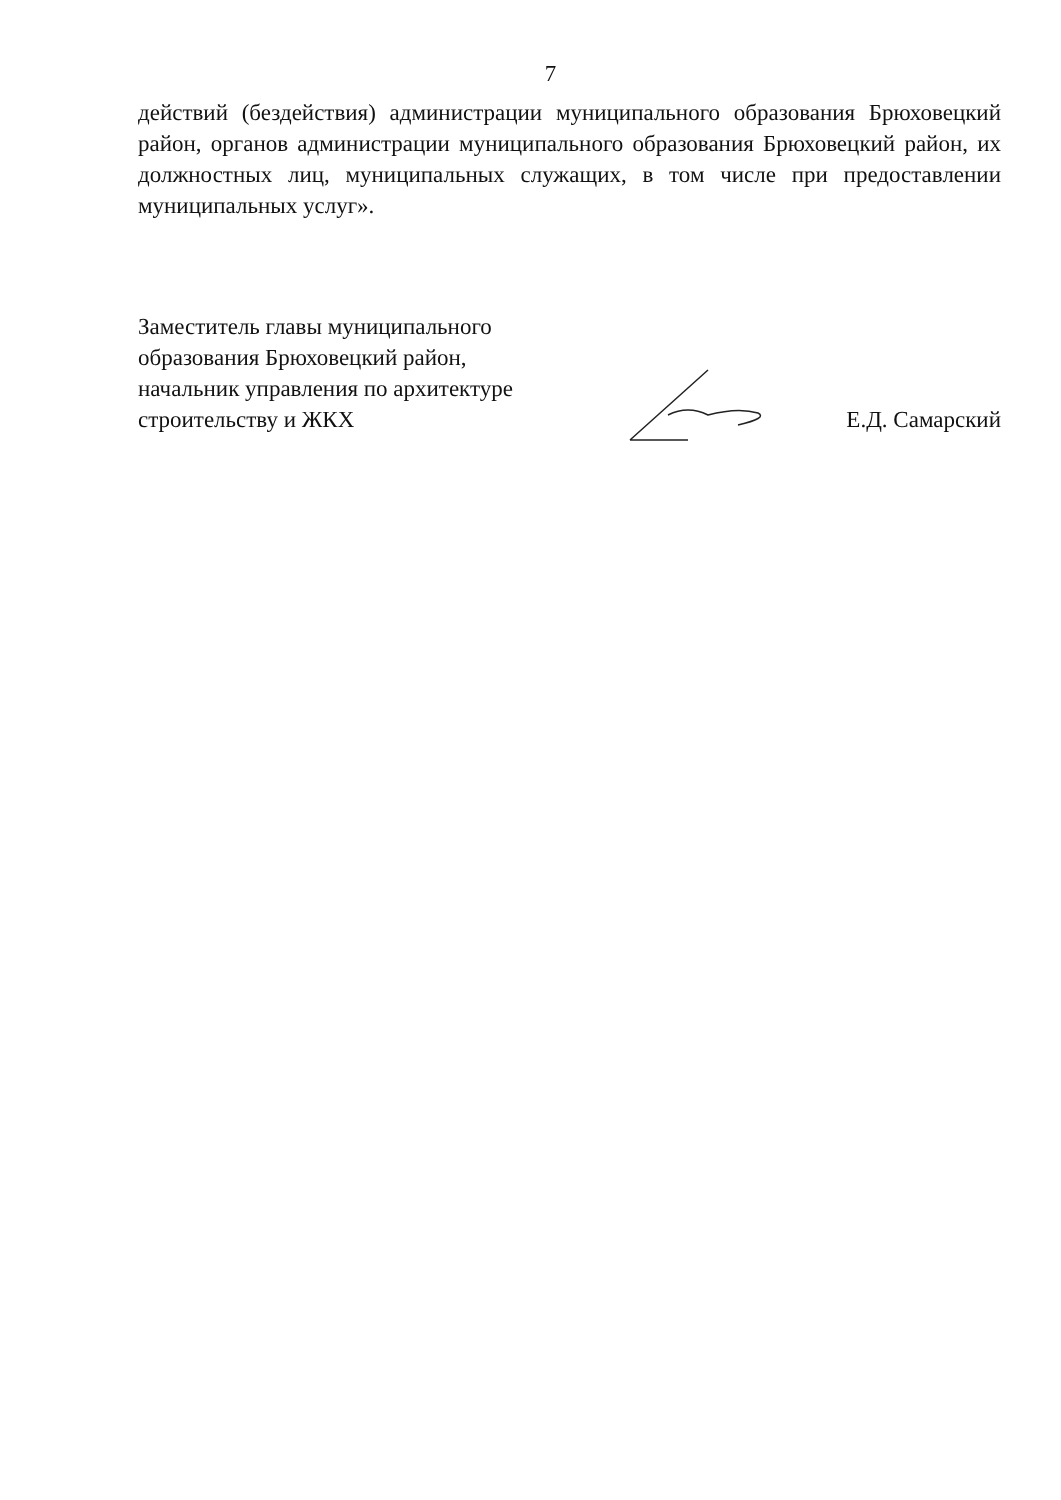7
действий (бездействия) администрации муниципального образования Брюховецкий район, органов администрации муниципального образования Брюховецкий район, их должностных лиц, муниципальных служащих, в том числе при предоставлении муниципальных услуг».
Заместитель главы муниципального
образования Брюховецкий район,
начальник управления по архитектуре
строительству и ЖКХ
Е.Д. Самарский